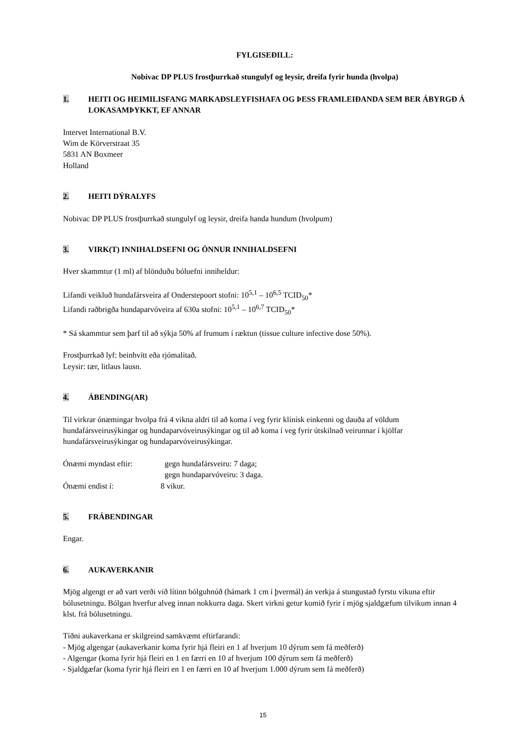FYLGISEÐILL:
Nobivac DP PLUS frostþurrkað stungulyf og leysir, dreifa fyrir hunda (hvolpa)
1. HEITI OG HEIMILISFANG MARKAÐSLEYFISHAFA OG ÞESS FRAMLEIÐANDA SEM BER ÁBYRGÐ Á LOKASAMÞYKKT, EF ANNAR
Intervet International B.V.
Wim de Körverstraat 35
5831 AN Boxmeer
Holland
2. HEITI DÝRALYFS
Nobivac DP PLUS frostþurrkað stungulyf og leysir, dreifa handa hundum (hvolpum)
3. VIRK(T) INNIHALDSEFNI OG ÖNNUR INNIHALDSEFNI
Hver skammtur (1 ml) af blönduðu bóluefni inniheldur:
Lifandi veikluð hundafársveira af Onderstepoort stofni: 10<sup>5,1</sup> – 10<sup>6,5</sup> TCID<sub>50</sub>*
Lifandi raðbrigða hundaparvóveira af 630a stofni: 10<sup>5,1</sup> – 10<sup>6,7</sup> TCID<sub>50</sub>*
* Sá skammtur sem þarf til að sýkja 50% af frumum í ræktun (tissue culture infective dose 50%).
Frostþurrkað lyf: beinhvítt eða rjómalitað.
Leysir: tær, litlaus lausn.
4. ÁBENDING(AR)
Til virkrar ónæmingar hvolpa frá 4 vikna aldri til að koma í veg fyrir klínísk einkenni og dauða af völdum hundafársveirusýkingar og hundaparvóveirusýkingar og til að koma í veg fyrir útskilnað veirunnar í kjölfar hundafársveirusýkingar og hundaparvóveirusýkingar.
Ónæmi myndast eftir: gegn hundafársveiru: 7 daga;
gegn hundaparvóveiru: 3 daga.
Ónæmi endist í: 8 vikur.
5. FRÁBENDINGAR
Engar.
6. AUKAVERKANIR
Mjög algengt er að vart verði við lítinn bólguhnúð (hámark 1 cm í þvermál) án verkja á stungustað fyrstu vikuna eftir bólusetningu. Bólgan hverfur alveg innan nokkurra daga. Skert virkni getur komið fyrir í mjög sjaldgæfum tilvikum innan 4 klst. frá bólusetningu.
Tíðni aukaverkana er skilgreind samkvæmt eftirfarandi:
- Mjög algengar (aukaverkanir koma fyrir hjá fleiri en 1 af hverjum 10 dýrum sem fá meðferð)
- Algengar (koma fyrir hjá fleiri en 1 en færri en 10 af hverjum 100 dýrum sem fá meðferð)
- Sjaldgæfar (koma fyrir hjá fleiri en 1 en færri en 10 af hverjum 1.000 dýrum sem fá meðferð)
15